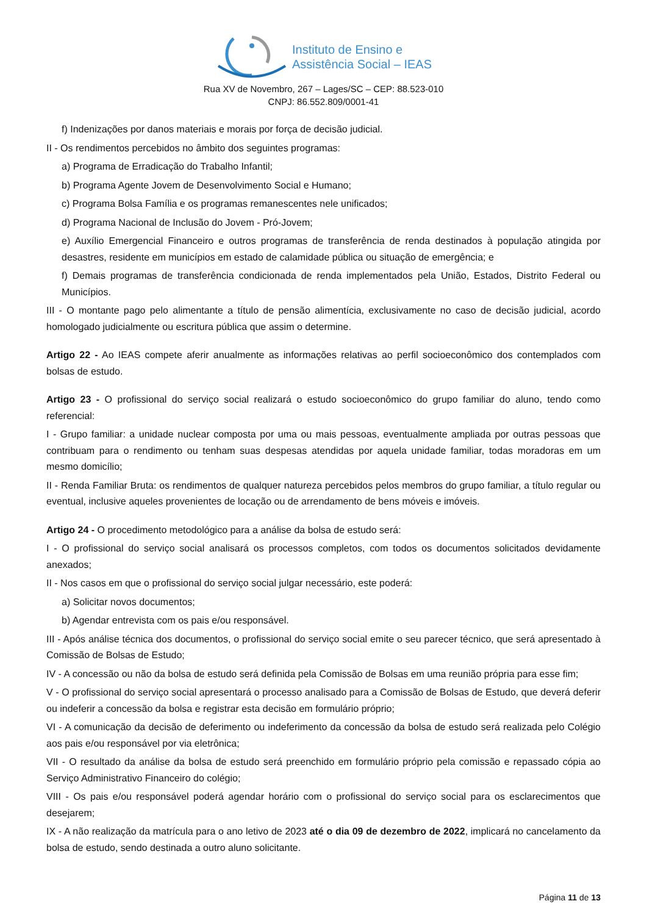Instituto de Ensino e
Assistência Social – IEAS
Rua XV de Novembro, 267 – Lages/SC – CEP: 88.523-010
CNPJ: 86.552.809/0001-41
f) Indenizações por danos materiais e morais por força de decisão judicial.
II - Os rendimentos percebidos no âmbito dos seguintes programas:
a) Programa de Erradicação do Trabalho Infantil;
b) Programa Agente Jovem de Desenvolvimento Social e Humano;
c) Programa Bolsa Família e os programas remanescentes nele unificados;
d) Programa Nacional de Inclusão do Jovem - Pró-Jovem;
e) Auxílio Emergencial Financeiro e outros programas de transferência de renda destinados à população atingida por desastres, residente em municípios em estado de calamidade pública ou situação de emergência; e
f) Demais programas de transferência condicionada de renda implementados pela União, Estados, Distrito Federal ou Municípios.
III - O montante pago pelo alimentante a título de pensão alimentícia, exclusivamente no caso de decisão judicial, acordo homologado judicialmente ou escritura pública que assim o determine.
Artigo 22 - Ao IEAS compete aferir anualmente as informações relativas ao perfil socioeconômico dos contemplados com bolsas de estudo.
Artigo 23 - O profissional do serviço social realizará o estudo socioeconômico do grupo familiar do aluno, tendo como referencial:
I - Grupo familiar: a unidade nuclear composta por uma ou mais pessoas, eventualmente ampliada por outras pessoas que contribuam para o rendimento ou tenham suas despesas atendidas por aquela unidade familiar, todas moradoras em um mesmo domicílio;
II - Renda Familiar Bruta: os rendimentos de qualquer natureza percebidos pelos membros do grupo familiar, a título regular ou eventual, inclusive aqueles provenientes de locação ou de arrendamento de bens móveis e imóveis.
Artigo 24 - O procedimento metodológico para a análise da bolsa de estudo será:
I - O profissional do serviço social analisará os processos completos, com todos os documentos solicitados devidamente anexados;
II - Nos casos em que o profissional do serviço social julgar necessário, este poderá:
a) Solicitar novos documentos;
b) Agendar entrevista com os pais e/ou responsável.
III - Após análise técnica dos documentos, o profissional do serviço social emite o seu parecer técnico, que será apresentado à Comissão de Bolsas de Estudo;
IV - A concessão ou não da bolsa de estudo será definida pela Comissão de Bolsas em uma reunião própria para esse fim;
V - O profissional do serviço social apresentará o processo analisado para a Comissão de Bolsas de Estudo, que deverá deferir ou indeferir a concessão da bolsa e registrar esta decisão em formulário próprio;
VI - A comunicação da decisão de deferimento ou indeferimento da concessão da bolsa de estudo será realizada pelo Colégio aos pais e/ou responsável por via eletrônica;
VII - O resultado da análise da bolsa de estudo será preenchido em formulário próprio pela comissão e repassado cópia ao Serviço Administrativo Financeiro do colégio;
VIII - Os pais e/ou responsável poderá agendar horário com o profissional do serviço social para os esclarecimentos que desejarem;
IX - A não realização da matrícula para o ano letivo de 2023 até o dia 09 de dezembro de 2022, implicará no cancelamento da bolsa de estudo, sendo destinada a outro aluno solicitante.
Página 11 de 13